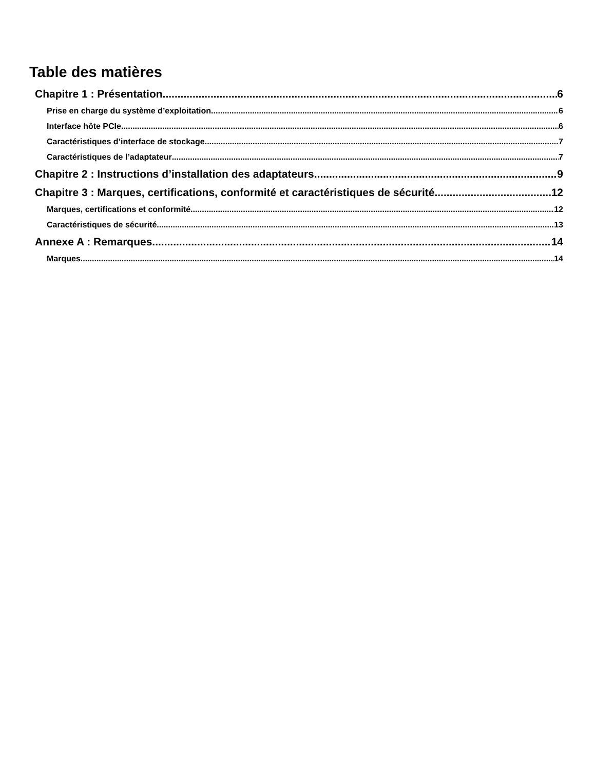Table des matières
Chapitre 1 : Présentation 6
Prise en charge du système d’exploitation 6
Interface hôte PCIe 6
Caractéristiques d’interface de stockage 7
Caractéristiques de l’adaptateur 7
Chapitre 2 : Instructions d’installation des adaptateurs 9
Chapitre 3 : Marques, certifications, conformité et caractéristiques de sécurité 12
Marques, certifications et conformité 12
Caractéristiques de sécurité 13
Annexe A : Remarques 14
Marques 14